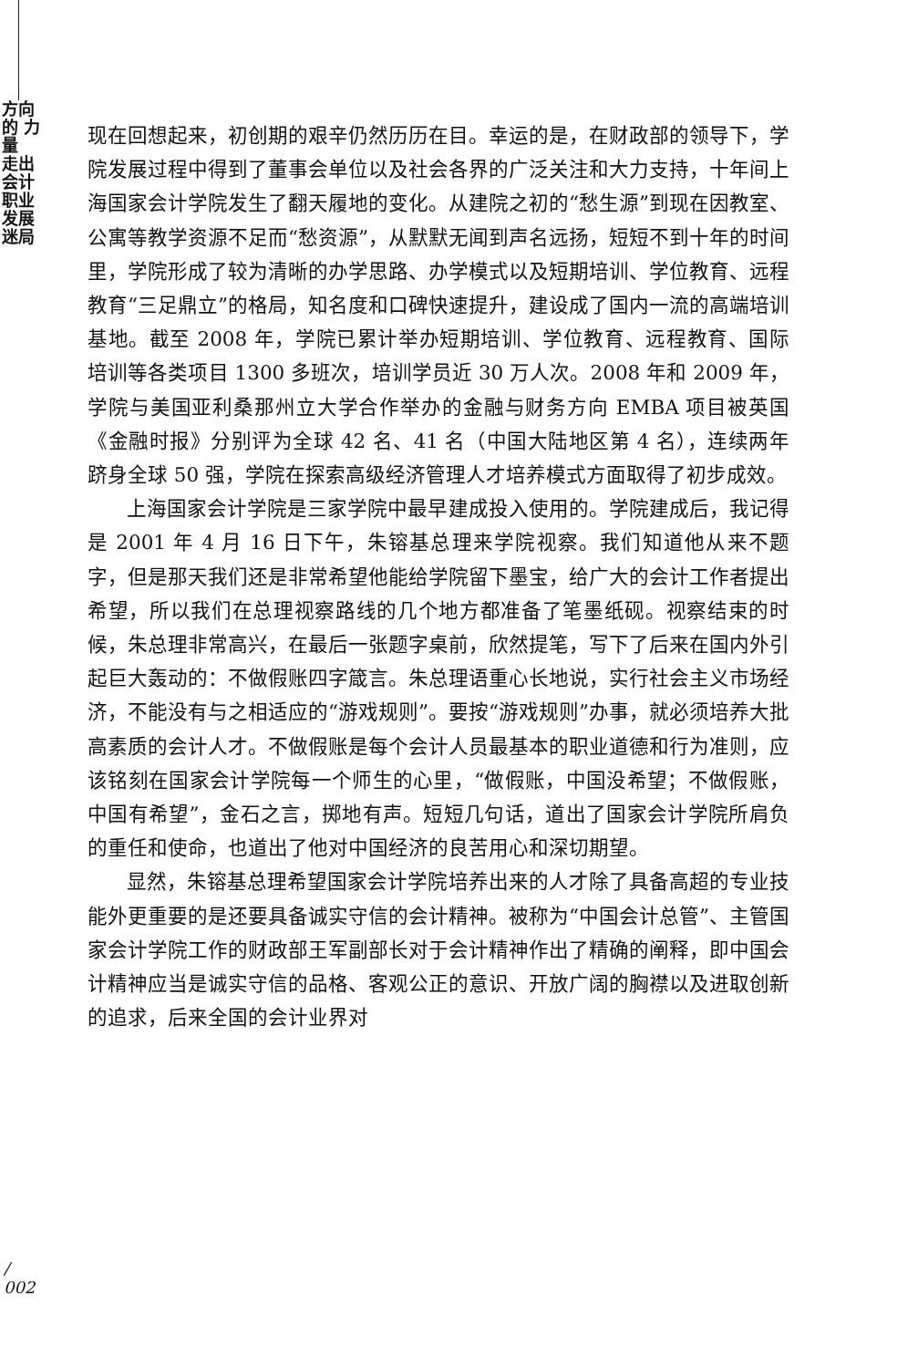方向 的 力量
走出会计职业发展迷局
现在回想起来，初创期的艰辛仍然历历在目。幸运的是，在财政部的领导下，学院发展过程中得到了董事会单位以及社会各界的广泛关注和大力支持，十年间上海国家会计学院发生了翻天履地的变化。从建院之初的“愁生源”到现在因教室、公寓等教学资源不足而“愁资源”，从默默无闻到声名远扬，短短不到十年的时间里，学院形成了较为清晰的办学思路、办学模式以及短期培训、学位教育、远程教育“三足鼎立”的格局，知名度和口碑快速提升，建设成了国内一流的高端培训基地。截至 2008 年，学院已累计举办短期培训、学位教育、远程教育、国际培训等各类项目 1300 多班次，培训学员近 30 万人次。2008 年和 2009 年，学院与美国亚利桑那州立大学合作举办的金融与财务方向 EMBA 项目被英国《金融时报》分别评为全球 42 名、41 名（中国大陆地区第 4 名），连续两年跻身全球 50 强，学院在探索高级经济管理人才培养模式方面取得了初步成效。
上海国家会计学院是三家学院中最早建成投入使用的。学院建成后，我记得是 2001 年 4 月 16 日下午，朱镕基总理来学院视察。我们知道他从来不题字，但是那天我们还是非常希望他能给学院留下墨宝，给广大的会计工作者提出希望，所以我们在总理视察路线的几个地方都准备了笔墨纸砚。视察结束的时候，朱总理非常高兴，在最后一张题字桌前，欣然提笔，写下了后来在国内外引起巨大轰动的：不做假账四字箴言。朱总理语重心长地说，实行社会主义市场经济，不能没有与之相适应的“游戏规则”。要按“游戏规则”办事，就必须培养大批高素质的会计人才。不做假账是每个会计人员最基本的职业道德和行为准则，应该铭刻在国家会计学院每一个师生的心里，“做假账，中国没希望；不做假账，中国有希望”，金石之言，掷地有声。短短几句话，道出了国家会计学院所肩负的重任和使命，也道出了他对中国经济的良苦用心和深切期望。
显然，朱镕基总理希望国家会计学院培养出来的人才除了具备高超的专业技能外更重要的是还要具备诚实守信的会计精神。被称为“中国会计总管”、主管国家会计学院工作的财政部王军副部长对于会计精神作出了精确的阐释，即中国会计精神应当是诚实守信的品格、客观公正的意识、开放广阔的胸襟以及进取创新的追求，后来全国的会计业界对
/
002